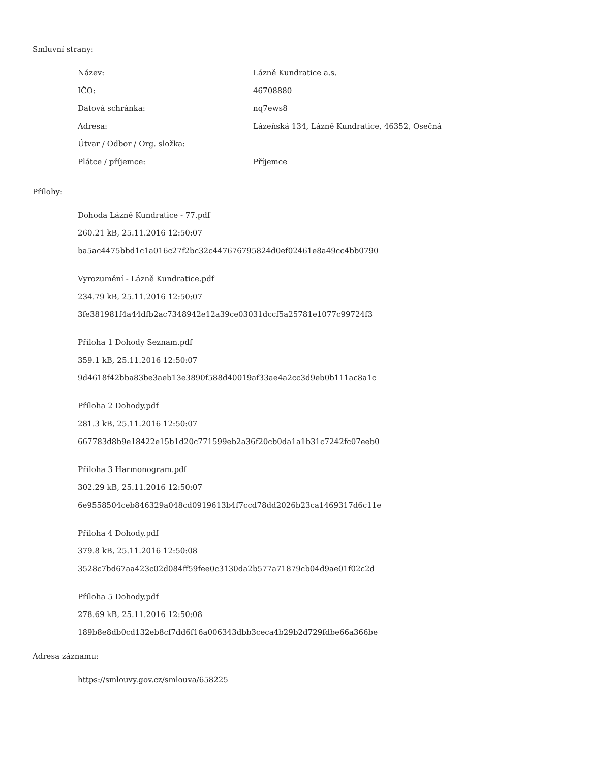Smluvní strany:
| Název: | Lázně Kundratice a.s. |
| IČO: | 46708880 |
| Datová schránka: | nq7ews8 |
| Adresa: | Lázeňská 134, Lázně Kundratice, 46352, Osečná |
| Útvar / Odbor / Org. složka: | |
| Plátce / příjemce: | Příjemce |
Přílohy:
Dohoda Lázně Kundratice - 77.pdf
260.21 kB, 25.11.2016 12:50:07
ba5ac4475bbd1c1a016c27f2bc32c447676795824d0ef02461e8a49cc4bb0790
Vyrozumění - Lázně Kundratice.pdf
234.79 kB, 25.11.2016 12:50:07
3fe381981f4a44dfb2ac7348942e12a39ce03031dccf5a25781e1077c99724f3
Příloha 1 Dohody Seznam.pdf
359.1 kB, 25.11.2016 12:50:07
9d4618f42bba83be3aeb13e3890f588d40019af33ae4a2cc3d9eb0b111ac8a1c
Příloha 2 Dohody.pdf
281.3 kB, 25.11.2016 12:50:07
667783d8b9e18422e15b1d20c771599eb2a36f20cb0da1a1b31c7242fc07eeb0
Příloha 3 Harmonogram.pdf
302.29 kB, 25.11.2016 12:50:07
6e9558504ceb846329a048cd0919613b4f7ccd78dd2026b23ca1469317d6c11e
Příloha 4 Dohody.pdf
379.8 kB, 25.11.2016 12:50:08
3528c7bd67aa423c02d084ff59fee0c3130da2b577a71879cb04d9ae01f02c2d
Příloha 5 Dohody.pdf
278.69 kB, 25.11.2016 12:50:08
189b8e8db0cd132eb8cf7dd6f16a006343dbb3ceca4b29b2d729fdbe66a366be
Adresa záznamu:
https://smlouvy.gov.cz/smlouva/658225